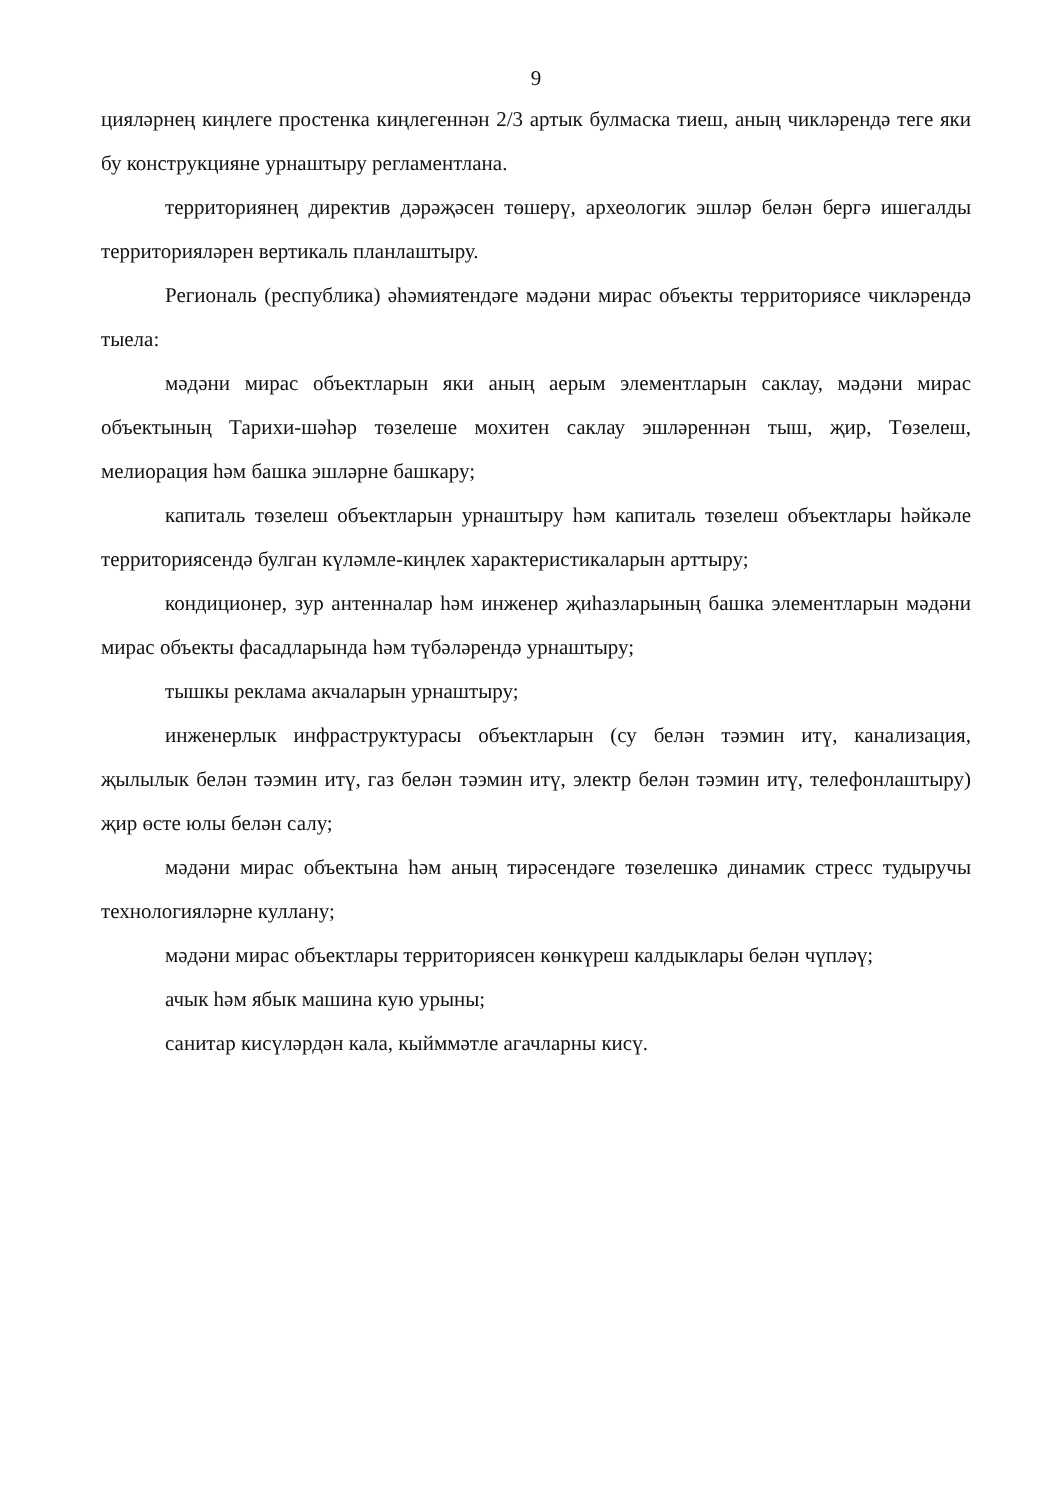9
цияләрнең киңлеге простенка киңлегеннән 2/3 артык булмаска тиеш, аның чикләрендә теге яки бу конструкцияне урнаштыру регламентлана.
территориянең директив дәрәҗәсен төшерү, археологик эшләр белән бергә ишегалды территорияләрен вертикаль планлаштыру.
Региональ (республика) әһәмиятендәге мәдәни мирас объекты территориясе чикләрендә тыела:
мәдәни мирас объектларын яки аның аерым элементларын саклау, мәдәни мирас объектының Тарихи-шәһәр төзелеше мохитен саклау эшләреннән тыш, җир, Төзелеш, мелиорация һәм башка эшләрне башкару;
капиталь төзелеш объектларын урнаштыру һәм капиталь төзелеш объектлары һәйкәле территориясендә булган күләмле-киңлек характеристикаларын арттыру;
кондиционер, зур антенналар һәм инженер җиһазларының башка элементларын мәдәни мирас объекты фасадларында һәм түбәләрендә урнаштыру;
тышкы реклама акчаларын урнаштыру;
инженерлык инфраструктурасы объектларын (су белән тәэмин итү, канализация, җылылык белән тәэмин итү, газ белән тәэмин итү, электр белән тәэмин итү, телефонлаштыру) җир өсте юлы белән салу;
мәдәни мирас объектына һәм аның тирәсендәге төзелешкә динамик стресс тудыручы технологияләрне куллану;
мәдәни мирас объектлары территориясен көнкүреш калдыклары белән чүпләү;
ачык һәм ябык машина кую урыны;
санитар кисүләрдән кала, кыйммәтле агачларны кисү.